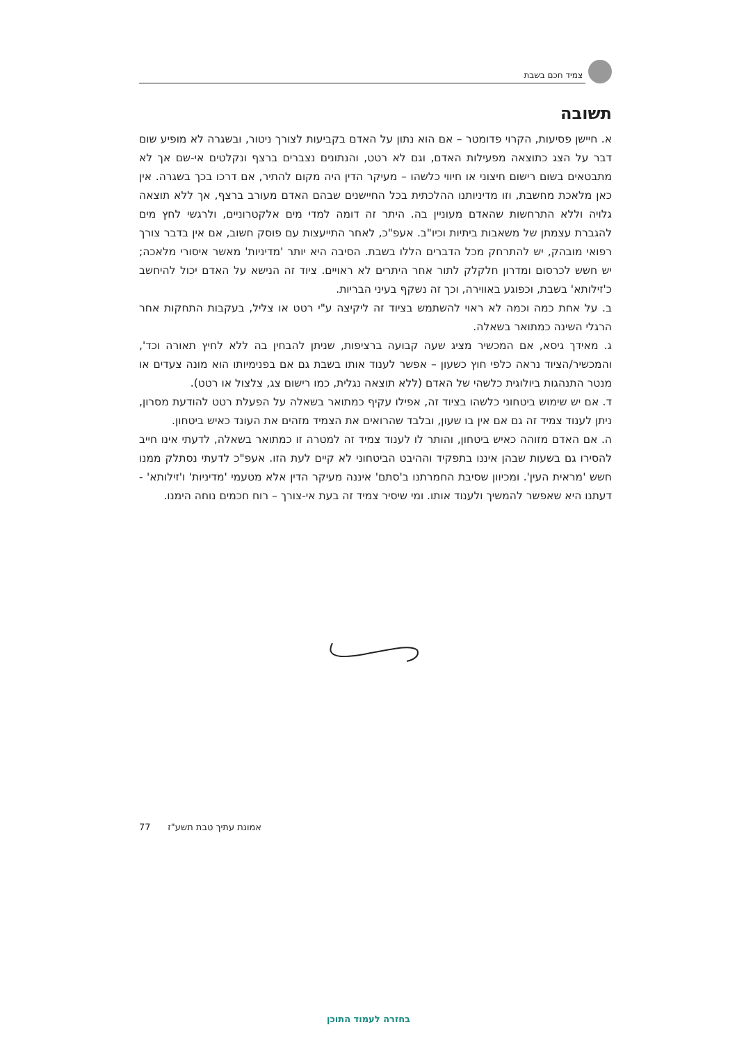צמיד חכם בשבת
תשובה
א. חיישן פסיעות, הקרוי פדומטר – אם הוא נתון על האדם בקביעות לצורך ניטור, ובשגרה לא מופיע שום דבר על הצג כתוצאה מפעילות האדם, וגם לא רטט, והנתונים נצברים ברצף ונקלטים אי-שם אך לא מתבטאים בשום רישום חיצוני או חיווי כלשהו – מעיקר הדין היה מקום להתיר, אם דרכו בכך בשגרה. אין כאן מלאכת מחשבת, וזו מדיניותנו ההלכתית בכל החיישנים שבהם האדם מעורב ברצף, אך ללא תוצאה גלויה וללא התרחשות שהאדם מעוניין בה. היתר זה דומה למדי מים אלקטרוניים, ולרגשי לחץ מים להגברת עצמתן של משאבות ביתיות וכיו"ב. אעפ"כ, לאחר התייעצות עם פוסק חשוב, אם אין בדבר צורך רפואי מובהק, יש להתרחק מכל הדברים הללו בשבת. הסיבה היא יותר 'מדיניות' מאשר איסורי מלאכה; יש חשש לכרסום ומדרון חלקלק לתור אחר היתרים לא ראויים. ציוד זה הנישא על האדם יכול להיחשב כ'זילותא' בשבת, וכפוגע באווירה, וכך זה נשקף בעיני הבריות.
ב. על אחת כמה וכמה לא ראוי להשתמש בציוד זה ליקיצה ע"י רטט או צליל, בעקבות התחקות אחר הרגלי השינה כמתואר בשאלה.
ג. מאידך גיסא, אם המכשיר מציג שעה קבועה ברציפות, שניתן להבחין בה ללא לחיץ תאורה וכד', והמכשיר/הציוד נראה כלפי חוץ כשעון – אפשר לענוד אותו בשבת גם אם בפנימיותו הוא מונה צעדים או מנטר התנהגות ביולוגית כלשהי של האדם (ללא תוצאה נגלית, כמו רישום צג, צלצול או רטט).
ד. אם יש שימוש ביטחוני כלשהו בציוד זה, אפילו עקיף כמתואר בשאלה על הפעלת רטט להודעת מסרון, ניתן לענוד צמיד זה גם אם אין בו שעון, ובלבד שהרואים את הצמיד מזהים את העונד כאיש ביטחון.
ה. אם האדם מזוהה כאיש ביטחון, והותר לו לענוד צמיד זה למטרה זו כמתואר בשאלה, לדעתי אינו חייב להסירו גם בשעות שבהן איננו בתפקיד וההיבט הביטחוני לא קיים לעת הזו. אעפ"כ לדעתי נסתלק ממנו חשש 'מראית העין'. ומכיוון שסיבת החמרתנו ב'סתם' איננה מעיקר הדין אלא מטעמי 'מדיניות' ו'זילותא' - דעתנו היא שאפשר להמשיך ולענוד אותו. ומי שיסיר צמיד זה בעת אי-צורך – רוח חכמים נוחה הימנו.
אמונת עתיך טבת תשע"ז 77
בחזרה לעמוד התוכן